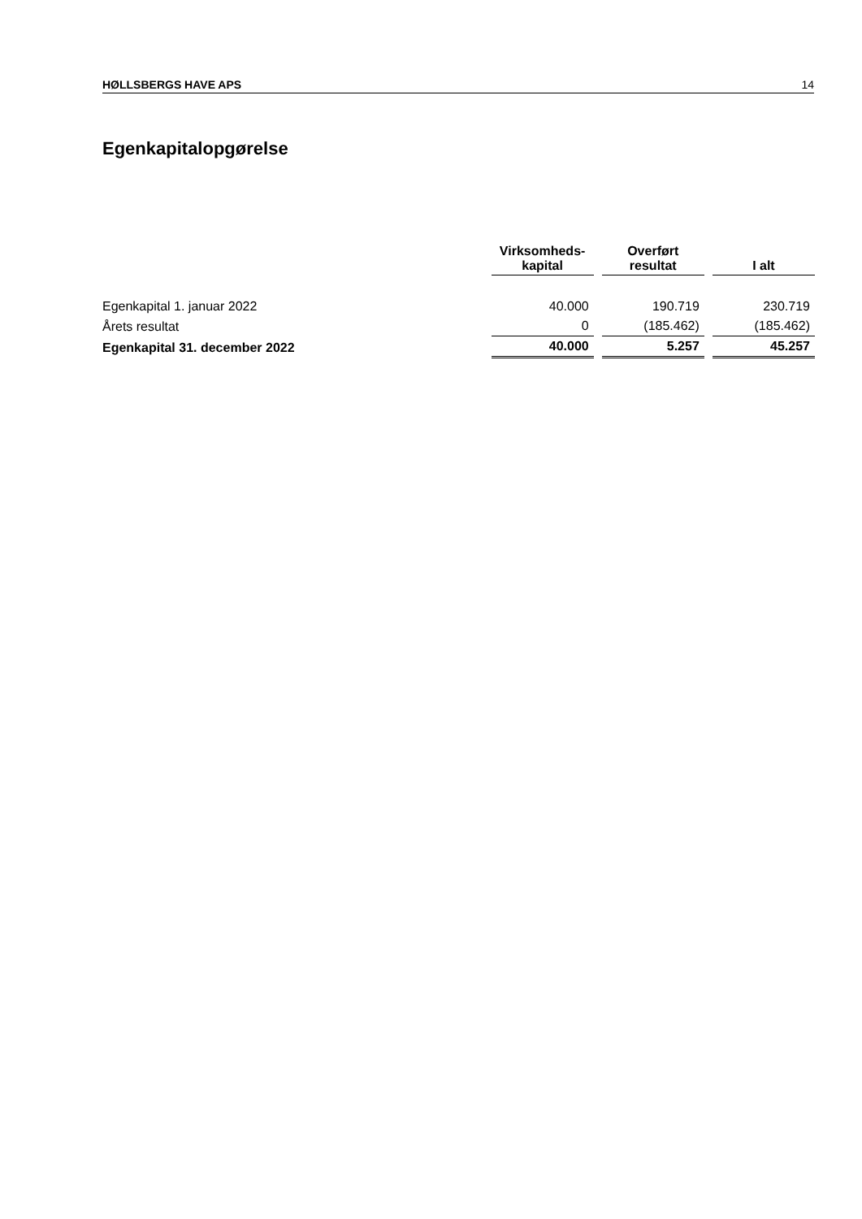HØLLSBERGS HAVE APS 14
Egenkapitalopgørelse
| | Virksomheds- kapital | | Overført resultat | | I alt |
| --- | --- | --- | --- | --- | --- |
| Egenkapital 1. januar 2022 | 40.000 | | 190.719 | | 230.719 |
| Årets resultat | 0 | | (185.462) | | (185.462) |
| Egenkapital 31. december 2022 | 40.000 | | 5.257 | | 45.257 |